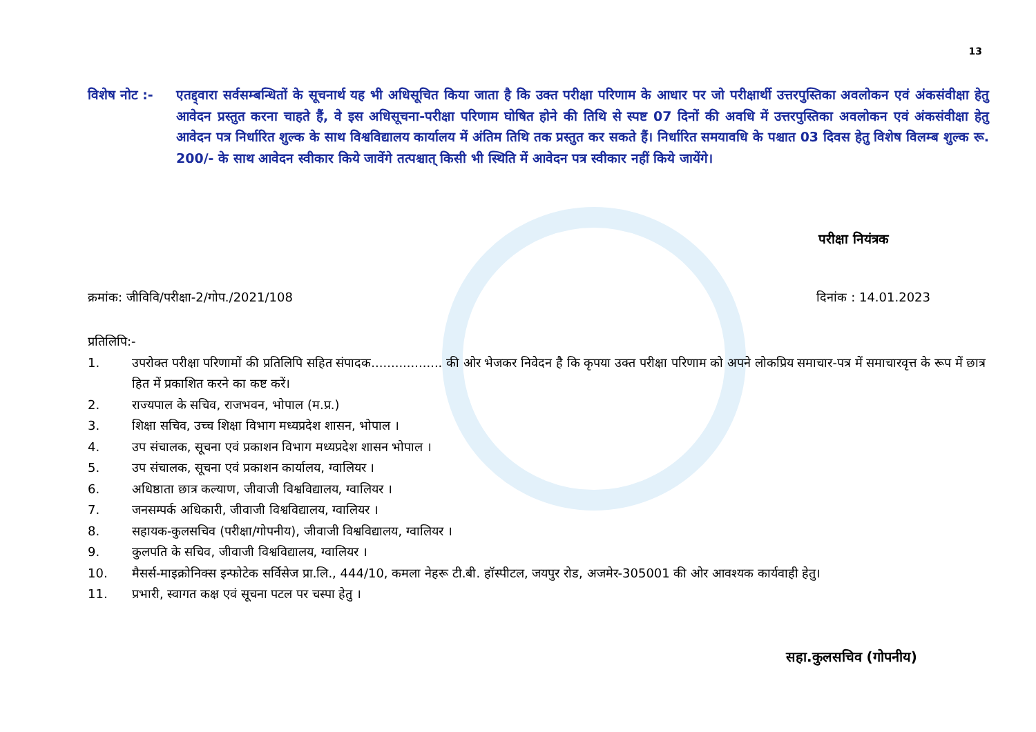13
विशेष नोट :-
एतद्द्वारा सर्वसम्बन्धितों के सूचनार्थ यह भी अधिसूचित किया जाता है कि उक्त परीक्षा परिणाम के आधार पर जो परीक्षार्थी उत्तरपुस्तिका अवलोकन एवं अंकसंवीक्षा हेतु आवेदन प्रस्तुत करना चाहते हैं, वे इस अधिसूचना-परीक्षा परिणाम घोषित होने की तिथि से स्पष्ट 07 दिनों की अवधि में उत्तरपुस्तिका अवलोकन एवं अंकसंवीक्षा हेतु आवेदन पत्र निर्धारित शुल्क के साथ विश्वविद्यालय कार्यालय में अंतिम तिथि तक प्रस्तुत कर सकते हैं। निर्धारित समयावधि के पश्चात 03 दिवस हेतु विशेष विलम्ब शुल्क रू. 200/- के साथ आवेदन स्वीकार किये जावेंगे तत्पश्चात् किसी भी स्थिति में आवेदन पत्र स्वीकार नहीं किये जायेंगे।
परीक्षा नियंत्रक
क्रमांक: जीविवि/परीक्षा-2/गोप./2021/108 दिनांक : 14.01.2023
प्रतिलिपि:-
1. उपरोक्त परीक्षा परिणामों की प्रतिलिपि सहित संपादक.................. की ओर भेजकर निवेदन है कि कृपया उक्त परीक्षा परिणाम को अपने लोकप्रिय समाचार-पत्र में समाचारवृत्त के रूप में छात्र हित में प्रकाशित करने का कष्ट करें।
2. राज्यपाल के सचिव, राजभवन, भोपाल (म.प्र.)
3. शिक्षा सचिव, उच्च शिक्षा विभाग मध्यप्रदेश शासन, भोपाल ।
4. उप संचालक, सूचना एवं प्रकाशन विभाग मध्यप्रदेश शासन भोपाल ।
5. उप संचालक, सूचना एवं प्रकाशन कार्यालय, ग्वालियर ।
6. अधिष्ठाता छात्र कल्याण, जीवाजी विश्वविद्यालय, ग्वालियर ।
7. जनसम्पर्क अधिकारी, जीवाजी विश्वविद्यालय, ग्वालियर ।
8. सहायक-कुलसचिव (परीक्षा/गोपनीय), जीवाजी विश्वविद्यालय, ग्वालियर ।
9. कुलपति के सचिव, जीवाजी विश्वविद्यालय, ग्वालियर ।
10. मैसर्स-माइक्रोनिक्स इन्फोटेक सर्विसेज प्रा.लि., 444/10, कमला नेहरू टी.बी. हॉस्पीटल, जयपुर रोड, अजमेर-305001 की ओर आवश्यक कार्यवाही हेतु।
11. प्रभारी, स्वागत कक्ष एवं सूचना पटल पर चस्पा हेतु ।
सहा.कुलसचिव (गोपनीय)